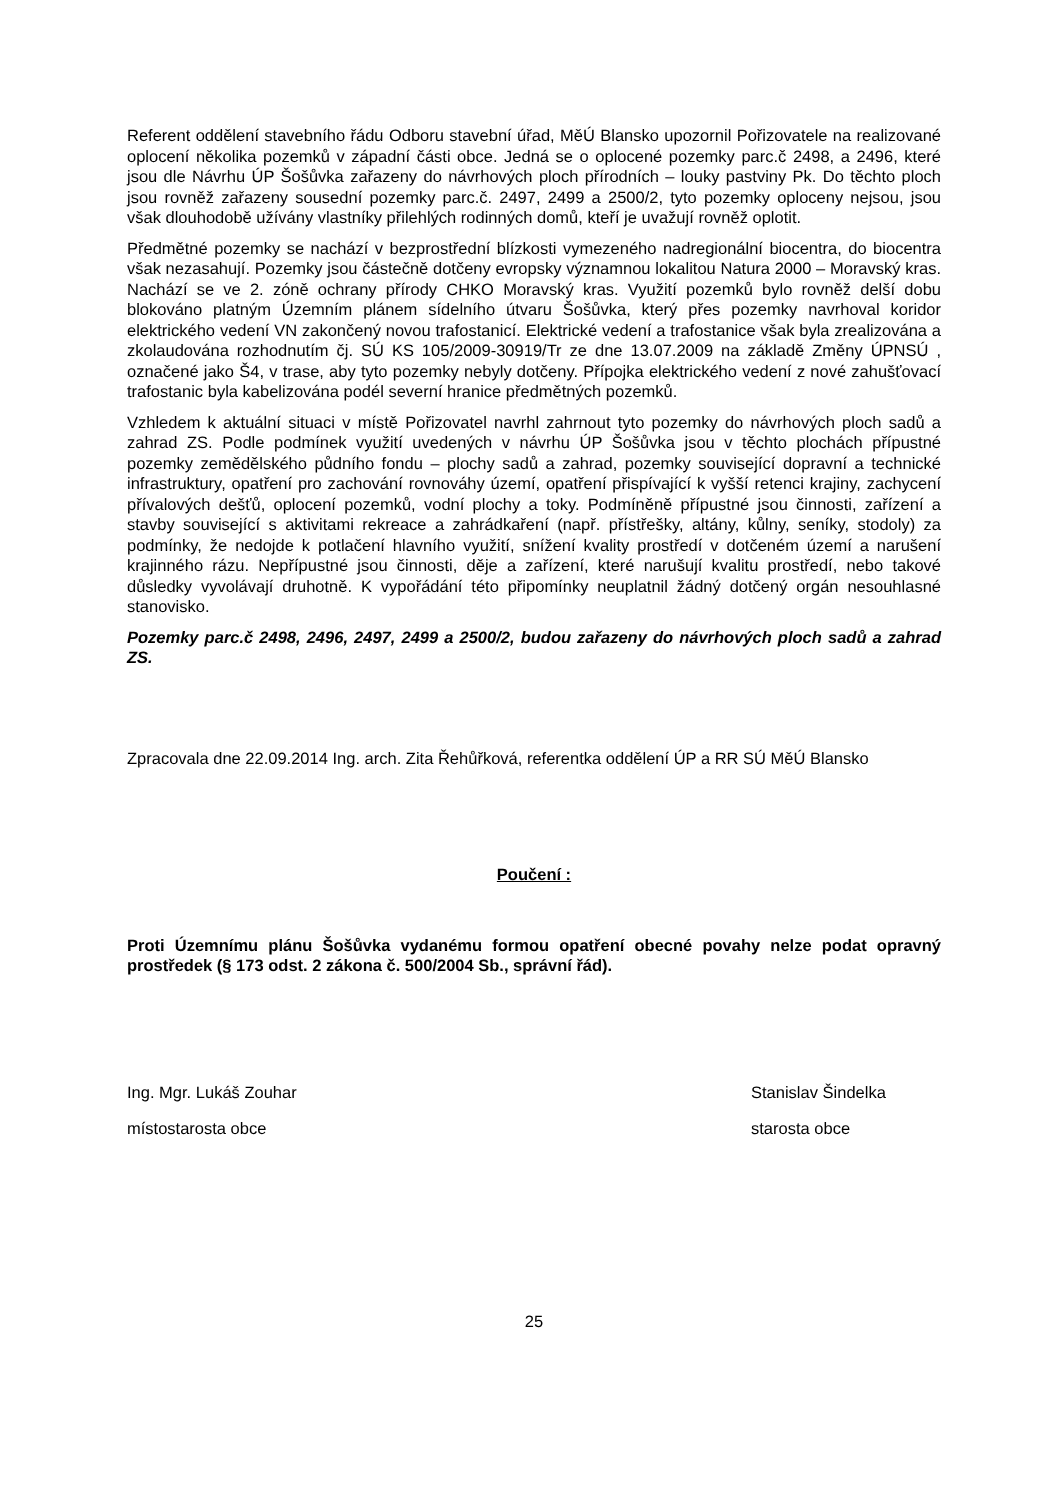Referent oddělení stavebního řádu Odboru stavební úřad, MěÚ Blansko upozornil Pořizovatele na realizované oplocení několika pozemků v západní části obce. Jedná se o oplocené pozemky parc.č 2498, a 2496, které jsou dle Návrhu ÚP Šošůvka zařazeny do návrhových ploch přírodních – louky pastviny Pk. Do těchto ploch jsou rovněž zařazeny sousední pozemky parc.č. 2497, 2499 a 2500/2, tyto pozemky oploceny nejsou, jsou však dlouhodobě užívány vlastníky přilehlých rodinných domů, kteří je uvažují rovněž oplotit.
Předmětné pozemky se nachází v bezprostřední blízkosti vymezeného nadregionální biocentra, do biocentra však nezasahují. Pozemky jsou částečně dotčeny evropsky významnou lokalitou Natura 2000 – Moravský kras. Nachází se ve 2. zóně ochrany přírody CHKO Moravský kras. Využití pozemků bylo rovněž delší dobu blokováno platným Územním plánem sídelního útvaru Šošůvka, který přes pozemky navrhoval koridor elektrického vedení VN zakončený novou trafostanicí. Elektrické vedení a trafostanice však byla zrealizována a zkolaudována rozhodnutím čj. SÚ KS 105/2009-30919/Tr ze dne 13.07.2009 na základě Změny ÚPNSÚ , označené jako Š4, v trase, aby tyto pozemky nebyly dotčeny. Přípojka elektrického vedení z nové zahušťovací trafostanic byla kabelizována podél severní hranice předmětných pozemků.
Vzhledem k aktuální situaci v místě Pořizovatel navrhl zahrnout tyto pozemky do návrhových ploch sadů a zahrad ZS. Podle podmínek využití uvedených v návrhu ÚP Šošůvka jsou v těchto plochách přípustné pozemky zemědělského půdního fondu – plochy sadů a zahrad, pozemky související dopravní a technické infrastruktury, opatření pro zachování rovnováhy území, opatření přispívající k vyšší retenci krajiny, zachycení přívalových dešťů, oplocení pozemků, vodní plochy a toky. Podmíněně přípustné jsou činnosti, zařízení a stavby související s aktivitami rekreace a zahrádkaření (např. přístřešky, altány, kůlny, seníky, stodoly) za podmínky, že nedojde k potlačení hlavního využití, snížení kvality prostředí v dotčeném území a narušení krajinného rázu. Nepřípustné jsou činnosti, děje a zařízení, které narušují kvalitu prostředí, nebo takové důsledky vyvolávají druhotně. K vypořádání této připomínky neuplatnil žádný dotčený orgán nesouhlasné stanovisko.
Pozemky parc.č 2498, 2496, 2497, 2499 a 2500/2, budou zařazeny do návrhových ploch sadů a zahrad ZS.
Zpracovala dne 22.09.2014 Ing. arch. Zita Řehůřková, referentka oddělení ÚP a RR SÚ MěÚ Blansko
Poučení :
Proti Územnímu plánu Šošůvka vydanému formou opatření obecné povahy nelze podat opravný prostředek (§ 173 odst. 2 zákona č. 500/2004 Sb., správní řád).
Ing. Mgr. Lukáš Zouhar
místostarosta obce
Stanislav Šindelka
starosta obce
25